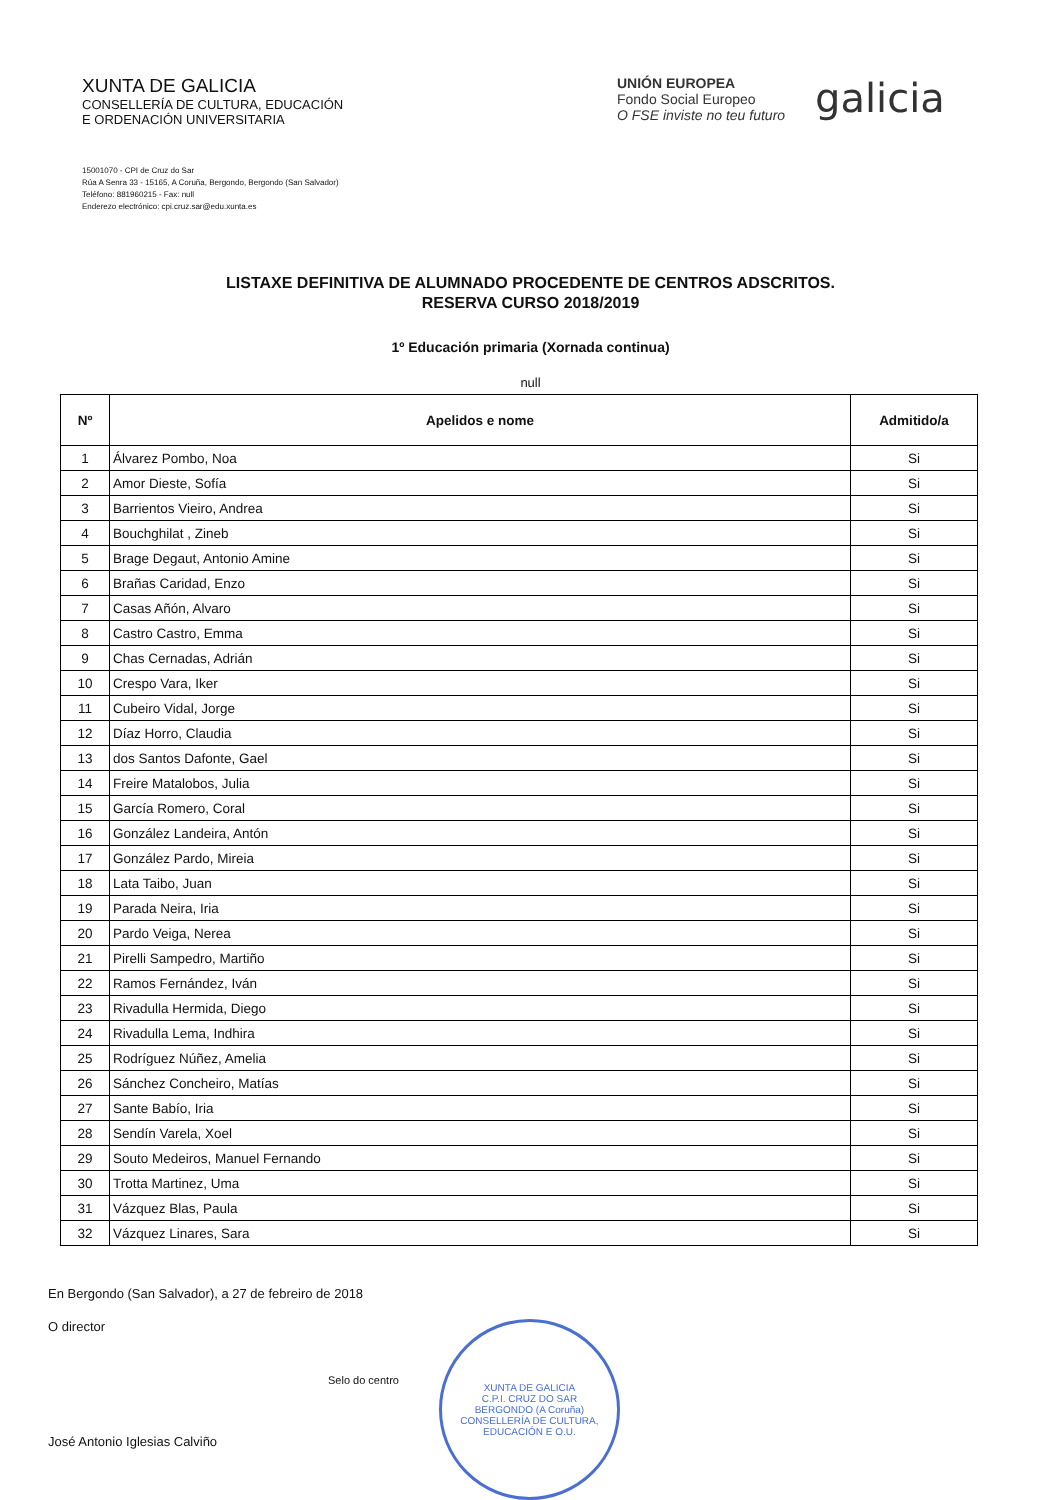XUNTA DE GALICIA
CONSELLERÍA DE CULTURA, EDUCACIÓN
E ORDENACIÓN UNIVERSITARIA
UNIÓN EUROPEA
Fondo Social Europeo
O FSE inviste no teu futuro
galicia
15001070 - CPI de Cruz do Sar
Rúa A Senra 33 - 15165, A Coruña, Bergondo, Bergondo (San Salvador)
Teléfono: 881960215 - Fax: null
Enderezo electrónico: cpi.cruz.sar@edu.xunta.es
LISTAXE DEFINITIVA DE ALUMNADO PROCEDENTE DE CENTROS ADSCRITOS.
RESERVA CURSO 2018/2019
1º Educación primaria (Xornada continua)
null
| Nº | Apelidos e nome | Admitido/a |
| --- | --- | --- |
| 1 | Álvarez Pombo, Noa | Si |
| 2 | Amor Dieste, Sofía | Si |
| 3 | Barrientos Vieiro, Andrea | Si |
| 4 | Bouchghilat , Zineb | Si |
| 5 | Brage Degaut, Antonio Amine | Si |
| 6 | Brañas Caridad, Enzo | Si |
| 7 | Casas Añón, Alvaro | Si |
| 8 | Castro Castro, Emma | Si |
| 9 | Chas Cernadas, Adrián | Si |
| 10 | Crespo Vara, Iker | Si |
| 11 | Cubeiro Vidal, Jorge | Si |
| 12 | Díaz Horro, Claudia | Si |
| 13 | dos Santos Dafonte, Gael | Si |
| 14 | Freire Matalobos, Julia | Si |
| 15 | García Romero, Coral | Si |
| 16 | González Landeira, Antón | Si |
| 17 | González Pardo, Mireia | Si |
| 18 | Lata Taibo, Juan | Si |
| 19 | Parada Neira, Iria | Si |
| 20 | Pardo Veiga, Nerea | Si |
| 21 | Pirelli Sampedro, Martiño | Si |
| 22 | Ramos Fernández, Iván | Si |
| 23 | Rivadulla Hermida, Diego | Si |
| 24 | Rivadulla Lema, Indhira | Si |
| 25 | Rodríguez Núñez, Amelia | Si |
| 26 | Sánchez Concheiro, Matías | Si |
| 27 | Sante Babío, Iria | Si |
| 28 | Sendín Varela, Xoel | Si |
| 29 | Souto Medeiros, Manuel Fernando | Si |
| 30 | Trotta Martinez, Uma | Si |
| 31 | Vázquez Blas, Paula | Si |
| 32 | Vázquez Linares, Sara | Si |
En Bergondo (San Salvador), a 27 de febreiro de 2018
O director
José Antonio Iglesias Calviño
Selo do centro
XUNTA DE GALICIA
C.P.I. CRUZ DO SAR
BERGONDO (A Coruña)
CONSELLERÍA DE CULTURA, EDUCACIÓN E O.U.